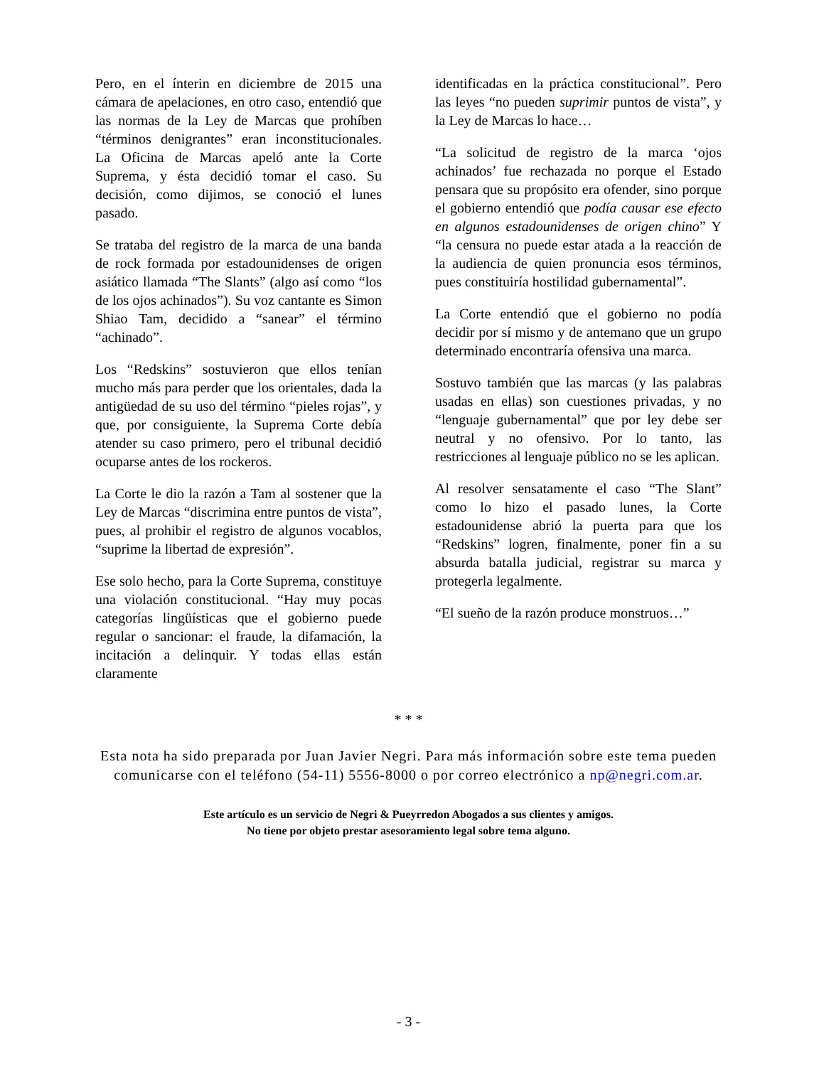Pero, en el ínterin en diciembre de 2015 una cámara de apelaciones, en otro caso, entendió que las normas de la Ley de Marcas que prohíben “términos denigrantes” eran inconstitucionales. La Oficina de Marcas apeló ante la Corte Suprema, y ésta decidió tomar el caso. Su decisión, como dijimos, se conoció el lunes pasado.
Se trataba del registro de la marca de una banda de rock formada por estadounidenses de origen asiático llamada “The Slants” (algo así como “los de los ojos achinados”). Su voz cantante es Simon Shiao Tam, decidido a “sanear” el término “achinado”.
Los “Redskins” sostuvieron que ellos tenían mucho más para perder que los orientales, dada la antigüedad de su uso del término “pieles rojas”, y que, por consiguiente, la Suprema Corte debía atender su caso primero, pero el tribunal decidió ocuparse antes de los rockeros.
La Corte le dio la razón a Tam al sostener que la Ley de Marcas “discrimina entre puntos de vista”, pues, al prohibir el registro de algunos vocablos, “suprime la libertad de expresión”.
Ese solo hecho, para la Corte Suprema, constituye una violación constitucional. “Hay muy pocas categorías lingüísticas que el gobierno puede regular o sancionar: el fraude, la difamación, la incitación a delinquir. Y todas ellas están claramente
identificadas en la práctica constitucional”. Pero las leyes “no pueden suprimir puntos de vista”, y la Ley de Marcas lo hace…
“La solicitud de registro de la marca ‘ojos achinados’ fue rechazada no porque el Estado pensara que su propósito era ofender, sino porque el gobierno entendió que podía causar ese efecto en algunos estadounidenses de origen chino” Y “la censura no puede estar atada a la reacción de la audiencia de quien pronuncia esos términos, pues constituiría hostilidad gubernamental”.
La Corte entendió que el gobierno no podía decidir por sí mismo y de antemano que un grupo determinado encontraría ofensiva una marca.
Sostuvo también que las marcas (y las palabras usadas en ellas) son cuestiones privadas, y no “lenguaje gubernamental” que por ley debe ser neutral y no ofensivo. Por lo tanto, las restricciones al lenguaje público no se les aplican.
Al resolver sensatamente el caso “The Slant” como lo hizo el pasado lunes, la Corte estadounidense abrió la puerta para que los “Redskins” logren, finalmente, poner fin a su absurda batalla judicial, registrar su marca y protegerla legalmente.
“El sueño de la razón produce monstruos…”
* * *
Esta nota ha sido preparada por Juan Javier Negri. Para más información sobre este tema pueden comunicarse con el teléfono (54-11) 5556-8000 o por correo electrónico a np@negri.com.ar.
Este artículo es un servicio de Negri & Pueyrredon Abogados a sus clientes y amigos.
No tiene por objeto prestar asesoramiento legal sobre tema alguno.
- 3 -